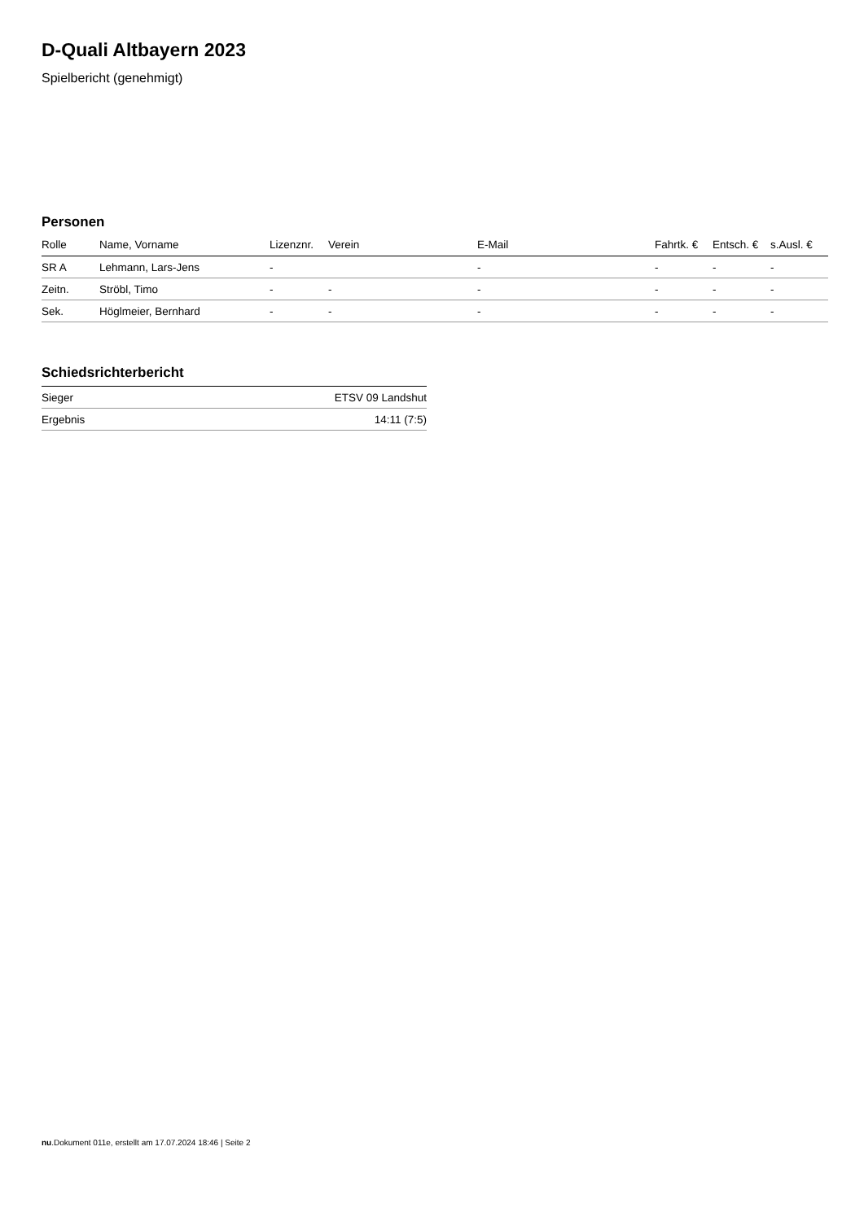D-Quali Altbayern 2023
Spielbericht (genehmigt)
Personen
| Rolle | Name, Vorname | Lizenznr. | Verein | E-Mail | Fahrtk. € | Entsch. € | s.Ausl. € |
| --- | --- | --- | --- | --- | --- | --- | --- |
| SR A | Lehmann, Lars-Jens | - | | - | - | - | - |
| Zeitn. | Ströbl, Timo | - | - | - | - | - | - |
| Sek. | Höglmeier, Bernhard | - | - | - | - | - | - |
Schiedsrichterbericht
| Sieger | ETSV 09 Landshut |
| Ergebnis | 14:11 (7:5) |
nu.Dokument 011e, erstellt am 17.07.2024 18:46 | Seite 2